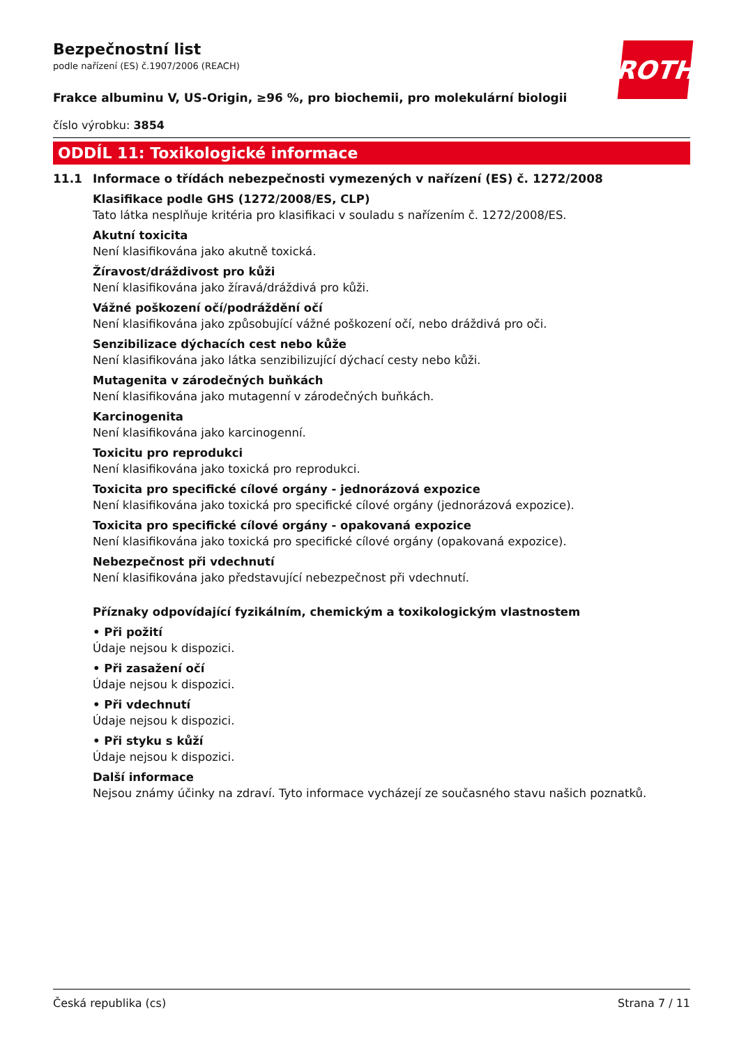ROTH
Bezpečnostní list
podle nařízení (ES) č.1907/2006 (REACH)
Frakce albuminu V, US-Origin, ≥96 %, pro biochemii, pro molekulární biologii
číslo výrobku: 3854
ODDÍL 11: Toxikologické informace
11.1 Informace o třídách nebezpečnosti vymezených v nařízení (ES) č. 1272/2008
Klasifikace podle GHS (1272/2008/ES, CLP)
Tato látka nesplňuje kritéria pro klasifikaci v souladu s nařízením č. 1272/2008/ES.
Akutní toxicita
Není klasifikována jako akutně toxická.
Žíravost/dráždivost pro kůži
Není klasifikována jako žíravá/dráždivá pro kůži.
Vážné poškození očí/podráždění očí
Není klasifikována jako způsobující vážné poškození očí, nebo dráždivá pro oči.
Senzibilizace dýchacích cest nebo kůže
Není klasifikována jako látka senzibilizující dýchací cesty nebo kůži.
Mutagenita v zárodečných buňkách
Není klasifikována jako mutagenní v zárodečných buňkách.
Karcinogenita
Není klasifikována jako karcinogenní.
Toxicitu pro reprodukci
Není klasifikována jako toxická pro reprodukci.
Toxicita pro specifické cílové orgány - jednorázová expozice
Není klasifikována jako toxická pro specifické cílové orgány (jednorázová expozice).
Toxicita pro specifické cílové orgány - opakovaná expozice
Není klasifikována jako toxická pro specifické cílové orgány (opakovaná expozice).
Nebezpečnost při vdechnutí
Není klasifikována jako představující nebezpečnost při vdechnutí.
Příznaky odpovídající fyzikálním, chemickým a toxikologickým vlastnostem
• Při požití
Údaje nejsou k dispozici.
• Při zasažení očí
Údaje nejsou k dispozici.
• Při vdechnutí
Údaje nejsou k dispozici.
• Při styku s kůží
Údaje nejsou k dispozici.
Další informace
Nejsou známy účinky na zdraví. Tyto informace vycházejí ze současného stavu našich poznatků.
Česká republika (cs) Strana 7 / 11